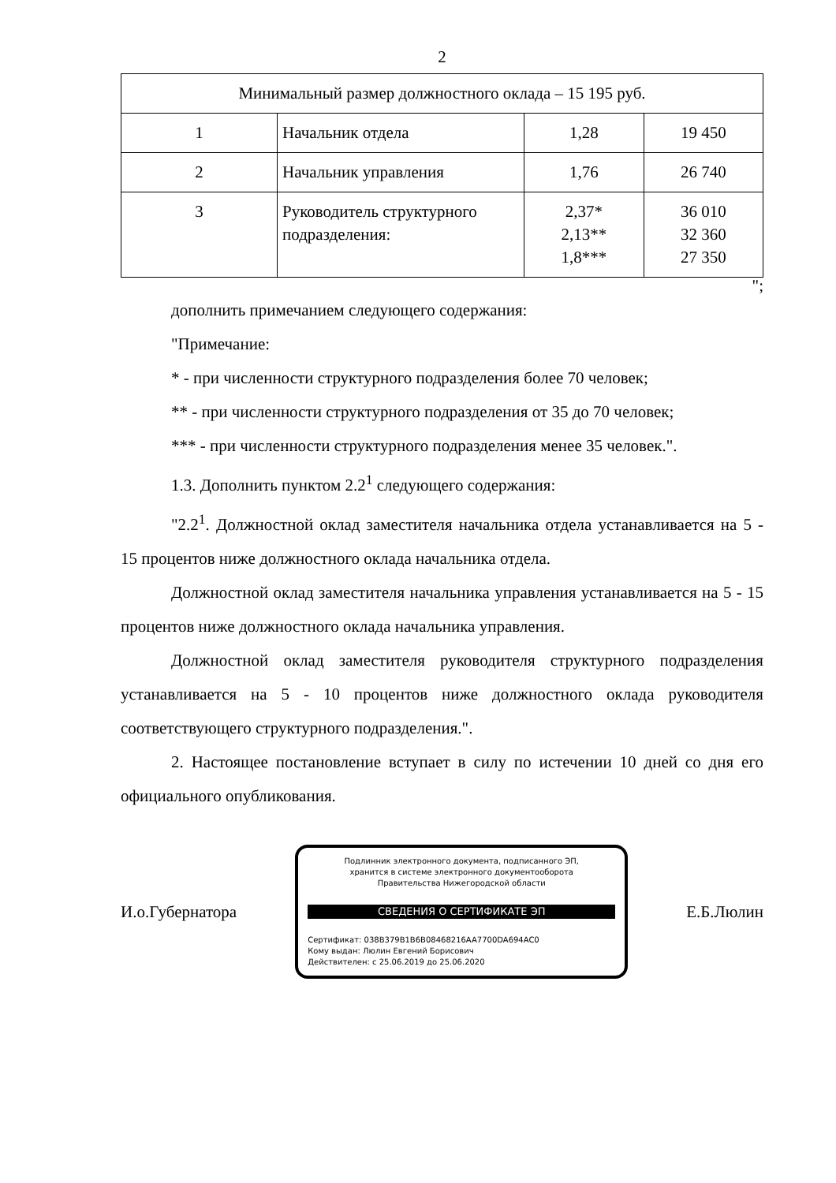2
| Минимальный размер должностного оклада – 15 195 руб. | | | |
| 1 | Начальник отдела | 1,28 | 19 450 |
| 2 | Начальник управления | 1,76 | 26 740 |
| 3 | Руководитель структурного подразделения: | 2,37* 2,13** 1,8*** | 36 010 32 360 27 350 |
";
дополнить примечанием следующего содержания:
"Примечание:
* - при численности структурного подразделения более 70 человек;
** - при численности структурного подразделения от 35 до 70 человек;
*** - при численности структурного подразделения менее 35 человек.".
1.3. Дополнить пунктом 2.2<sup>1</sup> следующего содержания:
"2.2<sup>1</sup>. Должностной оклад заместителя начальника отдела устанавливается на 5 - 15 процентов ниже должностного оклада начальника отдела.
Должностной оклад заместителя начальника управления устанавливается на 5 - 15 процентов ниже должностного оклада начальника управления.
Должностной оклад заместителя руководителя структурного подразделения устанавливается на 5 - 10 процентов ниже должностного оклада руководителя соответствующего структурного подразделения.".
2. Настоящее постановление вступает в силу по истечении 10 дней со дня его официального опубликования.
И.о.Губернатора
Подлинник электронного документа, подписанного ЭП,
хранится в системе электронного документооборота
Правительства Нижегородской области
СВЕДЕНИЯ О СЕРТИФИКАТЕ ЭП
Сертификат: 038B379B1B6B08468216AA7700DA694AC0
Кому выдан: Люлин Евгений Борисович
Действителен: с 25.06.2019 до 25.06.2020
Е.Б.Люлин